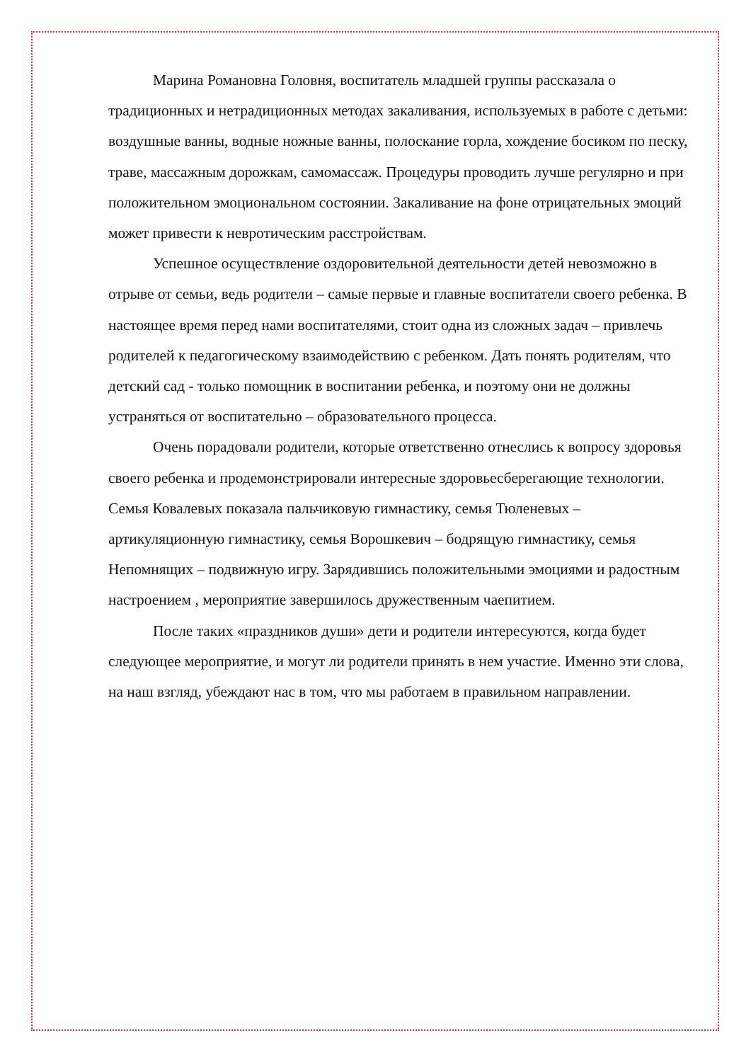Марина Романовна Головня, воспитатель младшей группы рассказала о традиционных и нетрадиционных методах закаливания, используемых в работе с детьми: воздушные ванны, водные ножные ванны, полоскание горла, хождение босиком по песку, траве, массажным дорожкам, самомассаж. Процедуры проводить лучше регулярно и при положительном эмоциональном состоянии. Закаливание на фоне отрицательных эмоций может привести к невротическим расстройствам.
Успешное осуществление оздоровительной деятельности детей невозможно в отрыве от семьи, ведь родители – самые первые и главные воспитатели своего ребенка. В настоящее время перед нами воспитателями, стоит одна из сложных задач – привлечь родителей к педагогическому взаимодействию с ребенком. Дать понять родителям, что детский сад - только помощник в воспитании ребенка, и поэтому они не должны устраняться от воспитательно – образовательного процесса.
Очень порадовали родители, которые ответственно отнеслись к вопросу здоровья своего ребенка и продемонстрировали интересные здоровьесберегающие технологии. Семья Ковалевых показала пальчиковую гимнастику, семья Тюленевых – артикуляционную гимнастику, семья Ворошкевич – бодрящую гимнастику, семья Непомнящих – подвижную игру. Зарядившись положительными эмоциями и радостным настроением , мероприятие завершилось дружественным чаепитием.
После таких «праздников души» дети и родители интересуются, когда будет следующее мероприятие, и могут ли родители принять в нем участие. Именно эти слова, на наш взгляд, убеждают нас в том, что мы работаем в правильном направлении.